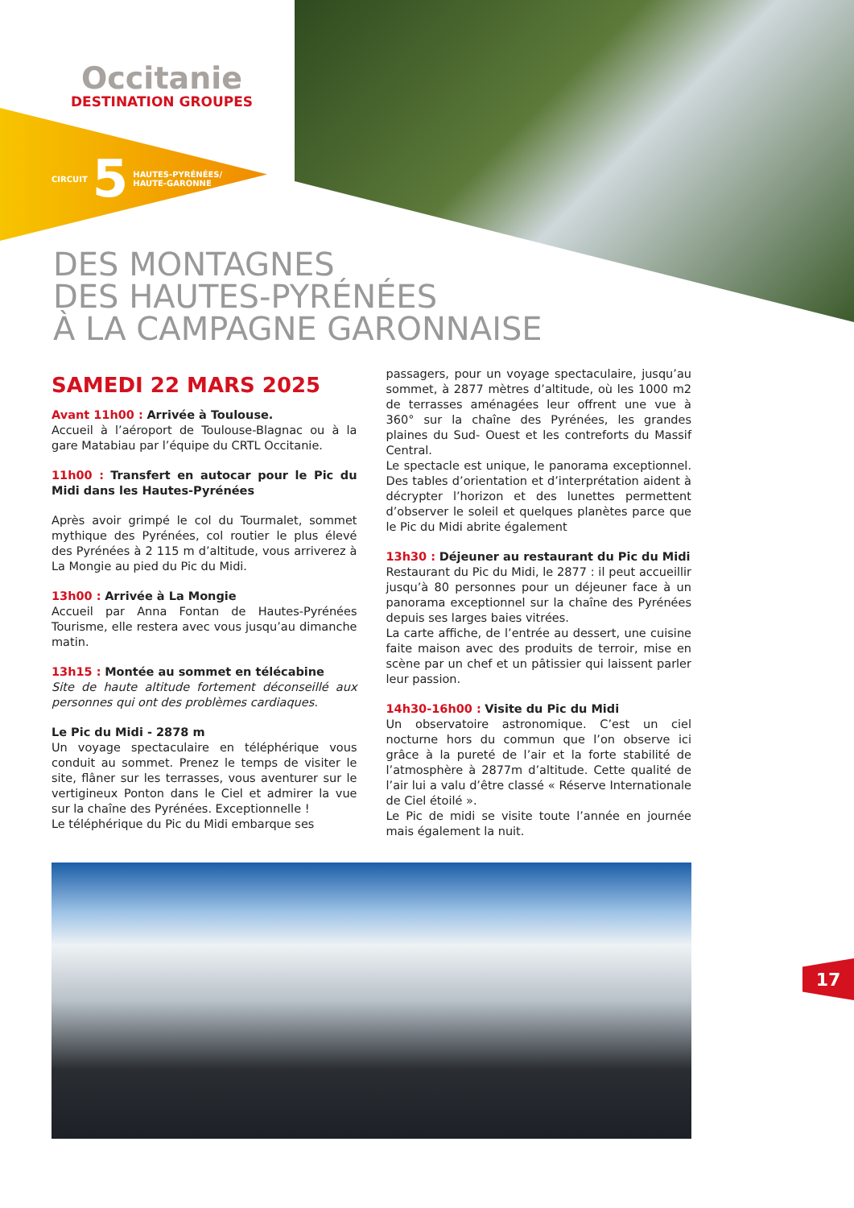Occitanie
DESTINATION GROUPES
CIRCUIT 5 HAUTES-PYRÉNÉES/
HAUTE-GARONNE
DES MONTAGNES
DES HAUTES-PYRÉNÉES
À LA CAMPAGNE GARONNAISE
SAMEDI 22 MARS 2025
Avant 11h00 : Arrivée à Toulouse.
Accueil à l’aéroport de Toulouse-Blagnac ou à la gare Matabiau par l’équipe du CRTL Occitanie.
11h00 : Transfert en autocar pour le Pic du Midi dans les Hautes-Pyrénées
Après avoir grimpé le col du Tourmalet, sommet mythique des Pyrénées, col routier le plus élevé des Pyrénées à 2 115 m d’altitude, vous arriverez à La Mongie au pied du Pic du Midi.
13h00 : Arrivée à La Mongie
Accueil par Anna Fontan de Hautes-Pyrénées Tourisme, elle restera avec vous jusqu’au dimanche matin.
13h15 : Montée au sommet en télécabine
Site de haute altitude fortement déconseillé aux personnes qui ont des problèmes cardiaques.
Le Pic du Midi - 2878 m
Un voyage spectaculaire en téléphérique vous conduit au sommet. Prenez le temps de visiter le site, flâner sur les terrasses, vous aventurer sur le vertigineux Ponton dans le Ciel et admirer la vue sur la chaîne des Pyrénées. Exceptionnelle !
Le téléphérique du Pic du Midi embarque ses
passagers, pour un voyage spectaculaire, jusqu’au sommet, à 2877 mètres d’altitude, où les 1000 m2 de terrasses aménagées leur offrent une vue à 360° sur la chaîne des Pyrénées, les grandes plaines du Sud- Ouest et les contreforts du Massif Central.
Le spectacle est unique, le panorama exceptionnel. Des tables d’orientation et d’interprétation aident à décrypter l’horizon et des lunettes permettent d’observer le soleil et quelques planètes parce que le Pic du Midi abrite également
13h30 : Déjeuner au restaurant du Pic du Midi
Restaurant du Pic du Midi, le 2877 : il peut accueillir jusqu’à 80 personnes pour un déjeuner face à un panorama exceptionnel sur la chaîne des Pyrénées depuis ses larges baies vitrées.
La carte affiche, de l’entrée au dessert, une cuisine faite maison avec des produits de terroir, mise en scène par un chef et un pâtissier qui laissent parler leur passion.
14h30-16h00 : Visite du Pic du Midi
Un observatoire astronomique. C’est un ciel nocturne hors du commun que l’on observe ici grâce à la pureté de l’air et la forte stabilité de l’atmosphère à 2877m d’altitude. Cette qualité de l’air lui a valu d’être classé « Réserve Internationale de Ciel étoilé ».
Le Pic de midi se visite toute l’année en journée mais également la nuit.
17